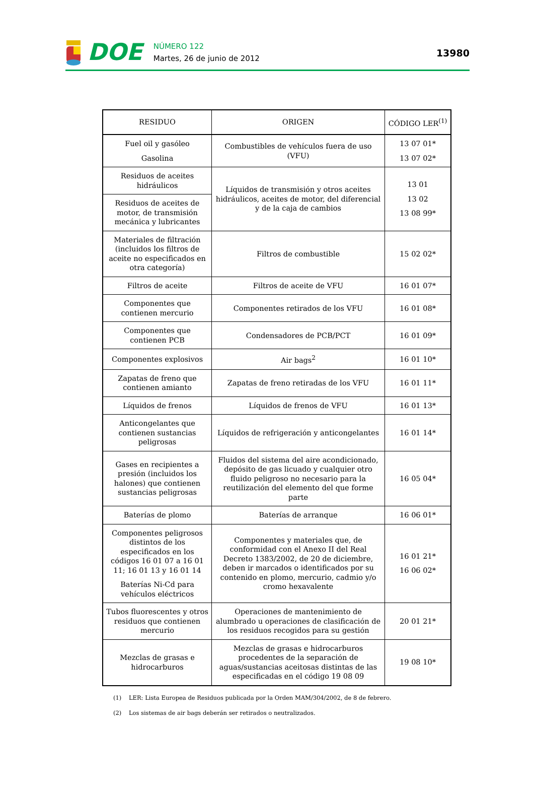DOE
NÚMERO 122
Martes, 26 de junio de 2012
13980
| RESIDUO | ORIGEN | CÓDIGO LER<sup>(1)</sup> |
| --- | --- | --- |
| Fuel oil y gasóleo Gasolina | Combustibles de vehículos fuera de uso (VFU) | 13 07 01* 13 07 02* |
| Residuos de aceites hidráulicos | Líquidos de transmisión y otros aceites hidráulicos, aceites de motor, del diferencial y de la caja de cambios | 13 01 13 02 13 08 99* |
| Residuos de aceites de motor, de transmisión mecánica y lubricantes | | |
| Materiales de filtración (incluidos los filtros de aceite no especificados en otra categoría) | Filtros de combustible | 15 02 02* |
| Filtros de aceite | Filtros de aceite de VFU | 16 01 07* |
| Componentes que contienen mercurio | Componentes retirados de los VFU | 16 01 08* |
| Componentes que contienen PCB | Condensadores de PCB/PCT | 16 01 09* |
| Componentes explosivos | Air bags<sup>2</sup> | 16 01 10* |
| Zapatas de freno que contienen amianto | Zapatas de freno retiradas de los VFU | 16 01 11* |
| Líquidos de frenos | Líquidos de frenos de VFU | 16 01 13* |
| Anticongelantes que contienen sustancias peligrosas | Líquidos de refrigeración y anticongelantes | 16 01 14* |
| Gases en recipientes a presión (incluidos los halones) que contienen sustancias peligrosas | Fluidos del sistema del aire acondicionado, depósito de gas licuado y cualquier otro fluido peligroso no necesario para la reutilización del elemento del que forme parte | 16 05 04* |
| Baterías de plomo | Baterías de arranque | 16 06 01* |
| Componentes peligrosos distintos de los especificados en los códigos 16 01 07 a 16 01 11; 16 01 13 y 16 01 14 Baterías Ni-Cd para vehículos eléctricos | Componentes y materiales que, de conformidad con el Anexo II del Real Decreto 1383/2002, de 20 de diciembre, deben ir marcados o identificados por su contenido en plomo, mercurio, cadmio y/o cromo hexavalente | 16 01 21* 16 06 02* |
| Tubos fluorescentes y otros residuos que contienen mercurio | Operaciones de mantenimiento de alumbrado u operaciones de clasificación de los residuos recogidos para su gestión | 20 01 21* |
| Mezclas de grasas e hidrocarburos | Mezclas de grasas e hidrocarburos procedentes de la separación de aguas/sustancias aceitosas distintas de las especificadas en el código 19 08 09 | 19 08 10* |
(1) LER: Lista Europea de Residuos publicada por la Orden MAM/304/2002, de 8 de febrero.
(2) Los sistemas de air bags deberán ser retirados o neutralizados.